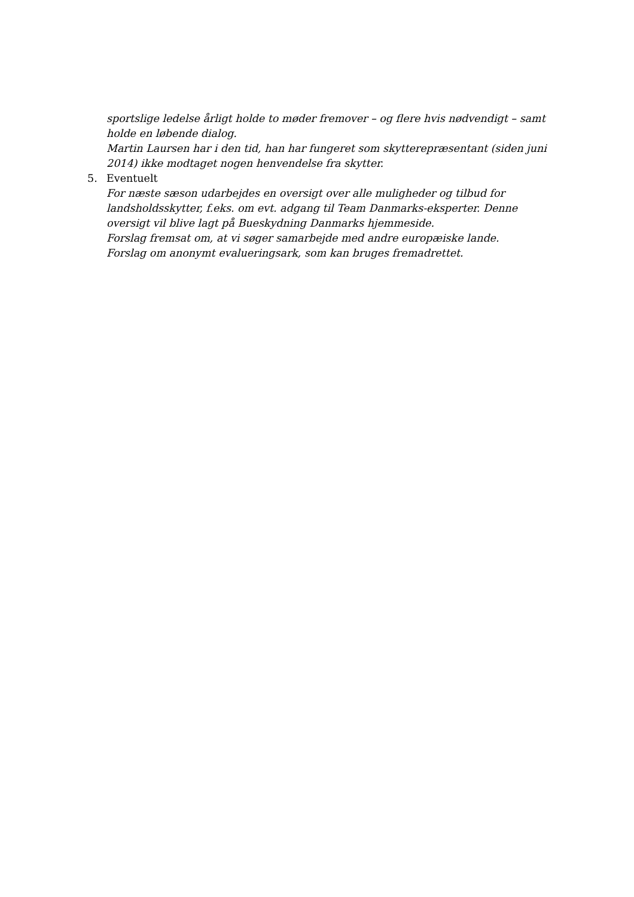sportslige ledelse årligt holde to møder fremover – og flere hvis nødvendigt – samt holde en løbende dialog.
Martin Laursen har i den tid, han har fungeret som skytterepræsentant (siden juni 2014) ikke modtaget nogen henvendelse fra skytter.
5. Eventuelt
For næste sæson udarbejdes en oversigt over alle muligheder og tilbud for landsholdsskytter, f.eks. om evt. adgang til Team Danmarks-eksperter. Denne oversigt vil blive lagt på Bueskydning Danmarks hjemmeside.
Forslag fremsat om, at vi søger samarbejde med andre europæiske lande.
Forslag om anonymt evalueringsark, som kan bruges fremadrettet.